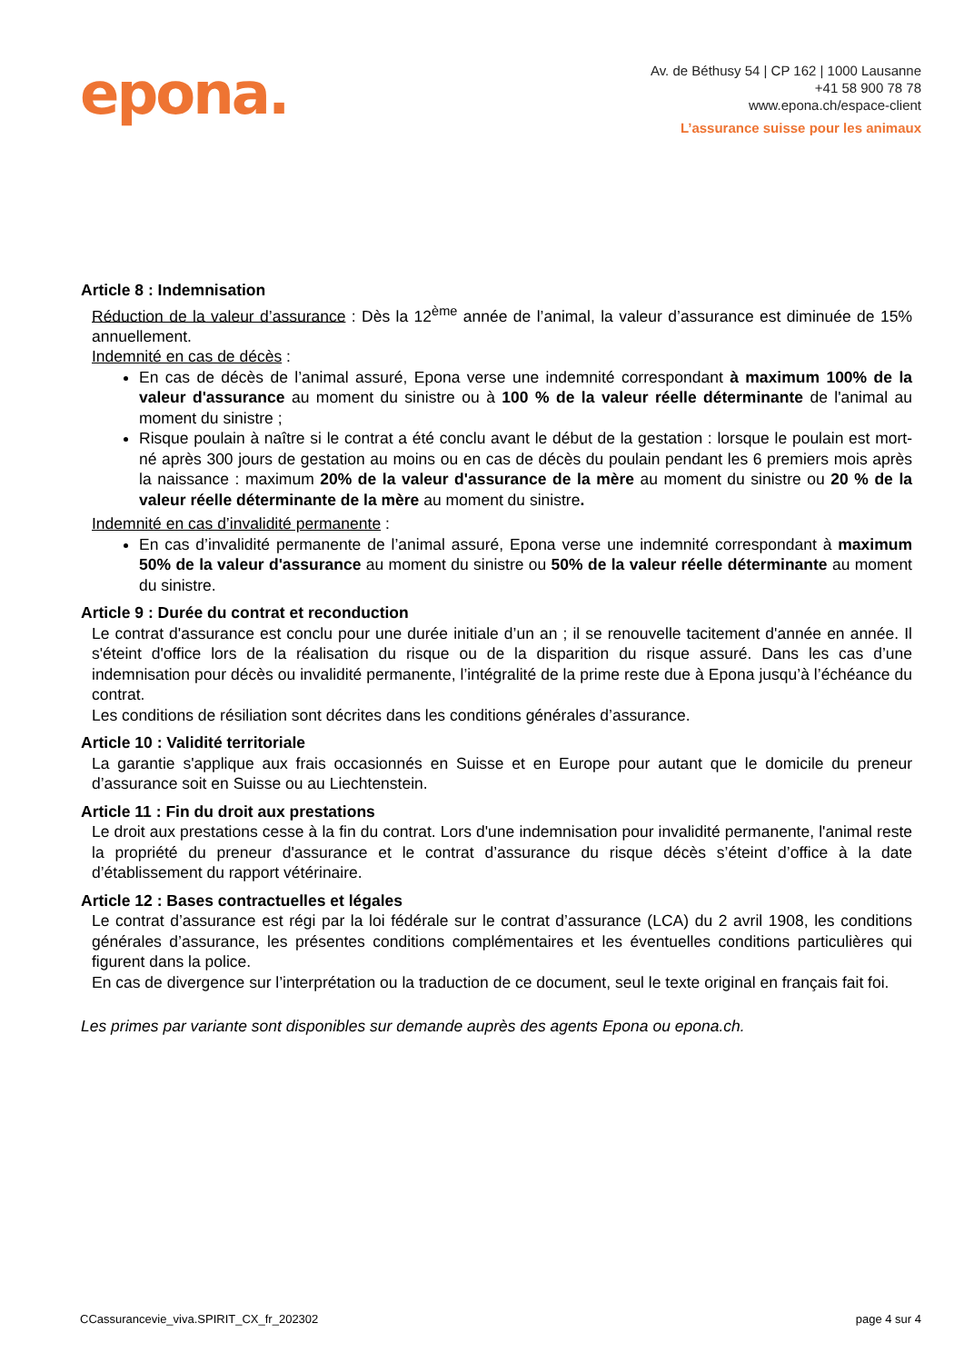epona.
Av. de Béthusy 54 | CP 162 | 1000 Lausanne
+41 58 900 78 78
www.epona.ch/espace-client
L’assurance suisse pour les animaux
Article 8 : Indemnisation
Réduction de la valeur d’assurance : Dès la 12<sup>ème</sup> année de l’animal, la valeur d’assurance est diminuée de 15% annuellement.
Indemnité en cas de décès :
En cas de décès de l’animal assuré, Epona verse une indemnité correspondant à maximum 100% de la valeur d'assurance au moment du sinistre ou à 100 % de la valeur réelle déterminante de l'animal au moment du sinistre ;
Risque poulain à naître si le contrat a été conclu avant le début de la gestation : lorsque le poulain est mort-né après 300 jours de gestation au moins ou en cas de décès du poulain pendant les 6 premiers mois après la naissance : maximum 20% de la valeur d'assurance de la mère au moment du sinistre ou 20 % de la valeur réelle déterminante de la mère au moment du sinistre.
Indemnité en cas d’invalidité permanente :
En cas d’invalidité permanente de l’animal assuré, Epona verse une indemnité correspondant à maximum 50% de la valeur d'assurance au moment du sinistre ou 50% de la valeur réelle déterminante au moment du sinistre.
Article 9 : Durée du contrat et reconduction
Le contrat d'assurance est conclu pour une durée initiale d’un an ; il se renouvelle tacitement d'année en année. Il s'éteint d'office lors de la réalisation du risque ou de la disparition du risque assuré. Dans les cas d’une indemnisation pour décès ou invalidité permanente, l’intégralité de la prime reste due à Epona jusqu’à l’échéance du contrat.
Les conditions de résiliation sont décrites dans les conditions générales d’assurance.
Article 10 : Validité territoriale
La garantie s'applique aux frais occasionnés en Suisse et en Europe pour autant que le domicile du preneur d’assurance soit en Suisse ou au Liechtenstein.
Article 11 : Fin du droit aux prestations
Le droit aux prestations cesse à la fin du contrat. Lors d'une indemnisation pour invalidité permanente, l'animal reste la propriété du preneur d'assurance et le contrat d’assurance du risque décès s’éteint d’office à la date d’établissement du rapport vétérinaire.
Article 12 : Bases contractuelles et légales
Le contrat d’assurance est régi par la loi fédérale sur le contrat d’assurance (LCA) du 2 avril 1908, les conditions générales d’assurance, les présentes conditions complémentaires et les éventuelles conditions particulières qui figurent dans la police.
En cas de divergence sur l’interprétation ou la traduction de ce document, seul le texte original en français fait foi.
Les primes par variante sont disponibles sur demande auprès des agents Epona ou epona.ch.
CCassurancevie_viva.SPIRIT_CX_fr_202302 page 4 sur 4